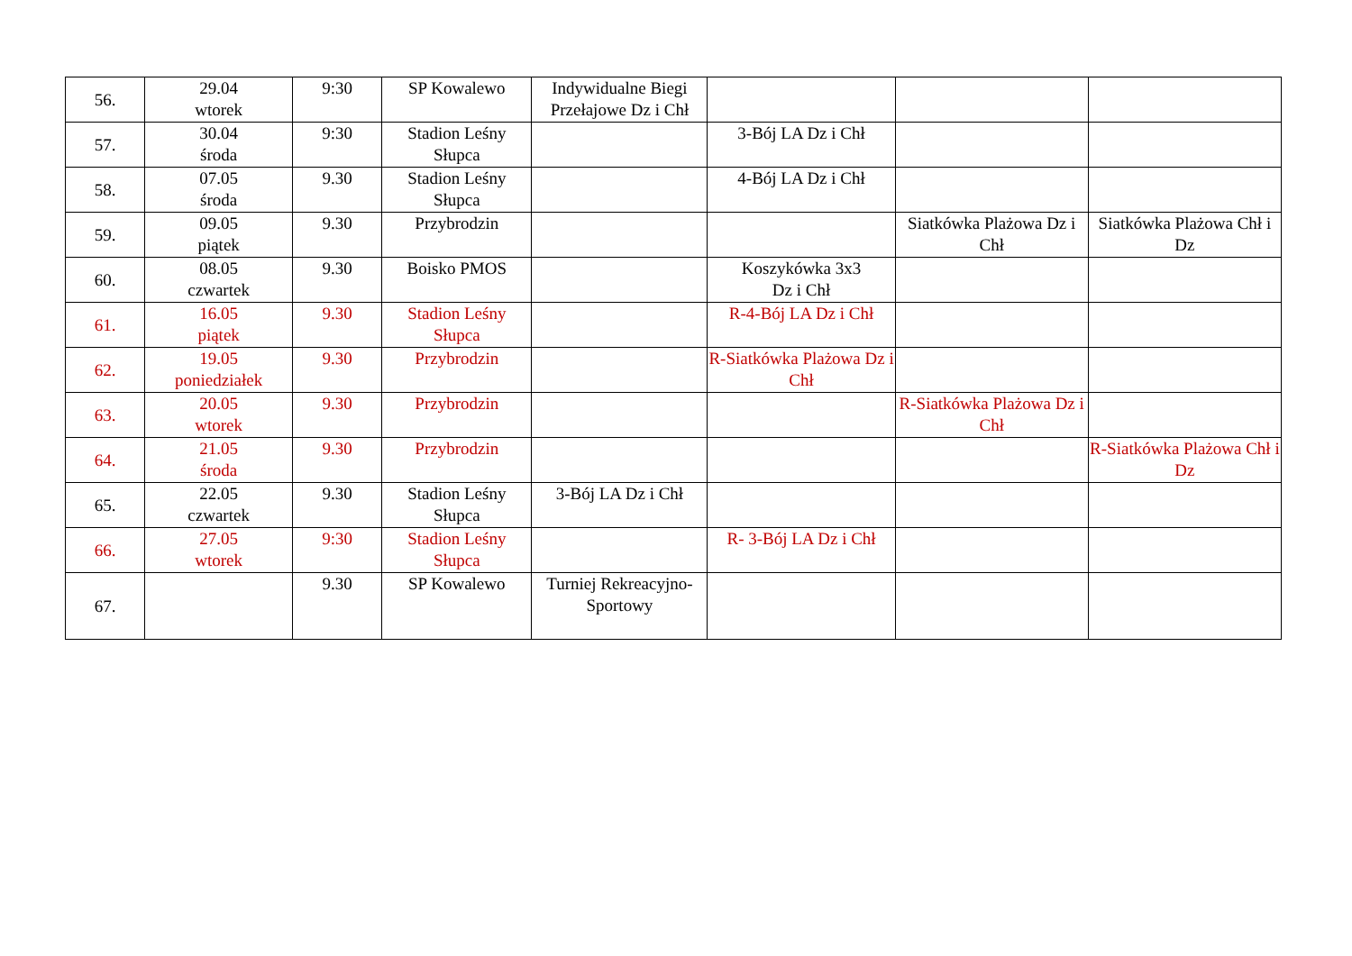| 56. | 29.04 wtorek | 9:30 | SP Kowalewo | Indywidualne Biegi Przełajowe Dz i Chł | | | |
| 57. | 30.04 środa | 9:30 | Stadion Leśny Słupca | | 3-Bój LA Dz i Chł | | |
| 58. | 07.05 środa | 9.30 | Stadion Leśny Słupca | | 4-Bój LA Dz i Chł | | |
| 59. | 09.05 piątek | 9.30 | Przybrodzin | | | Siatkówka Plażowa Dz i Chł | Siatkówka Plażowa Chł i Dz |
| 60. | 08.05 czwartek | 9.30 | Boisko PMOS | | Koszykówka 3x3 Dz i Chł | | |
| 61. | 16.05 piątek | 9.30 | Stadion Leśny Słupca | | R-4-Bój LA Dz i Chł | | |
| 62. | 19.05 poniedziałek | 9.30 | Przybrodzin | | R-Siatkówka Plażowa Dz i Chł | | |
| 63. | 20.05 wtorek | 9.30 | Przybrodzin | | | R-Siatkówka Plażowa Dz i Chł | |
| 64. | 21.05 środa | 9.30 | Przybrodzin | | | | R-Siatkówka Plażowa Chł i Dz |
| 65. | 22.05 czwartek | 9.30 | Stadion Leśny Słupca | 3-Bój LA Dz i Chł | | | |
| 66. | 27.05 wtorek | 9:30 | Stadion Leśny Słupca | | R- 3-Bój LA Dz i Chł | | |
| 67. | | 9.30 | SP Kowalewo | Turniej Rekreacyjno-Sportowy | | | |